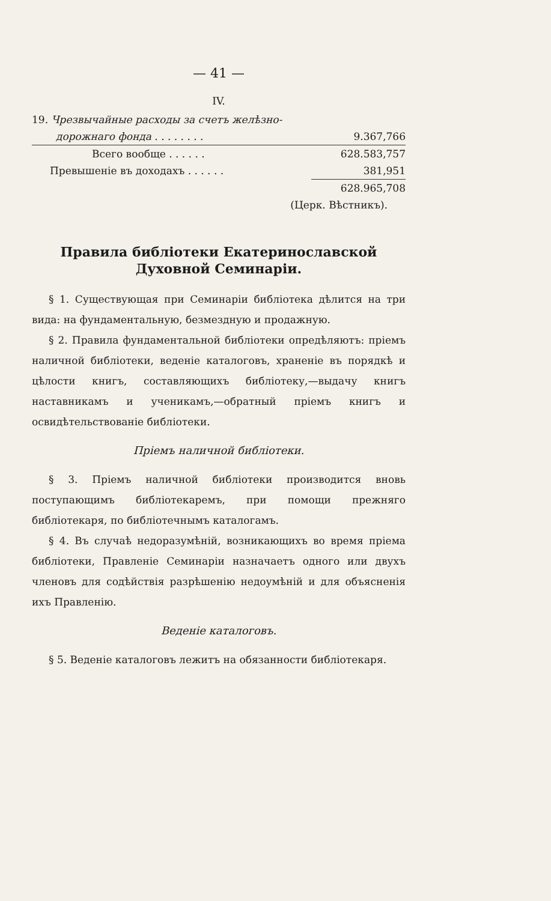— 41 —
IV.
| 19. Чрезвычайные расходы за счетъ желѣзно- | |
| дорожнаго фонда . . . . . . . . | 9.367,766 |
| Всего вообще . . . . . . | 628.583,757 |
| Превышеніе въ доходахъ . . . . . . | 381,951 |
| | 628.965,708 |
| (Церк. Вѣстникъ). | |
Правила библіотеки Екатеринославской Духовной Семинаріи.
§ 1. Существующая при Семинаріи библіотека дѣлится на три вида: на фундаментальную, безмездную и продажную.
§ 2. Правила фундаментальной библіотеки опредѣляютъ: пріемъ наличной библіотеки, веденіе каталоговъ, храненіе въ порядкѣ и цѣлости книгъ, составляющихъ библіотеку,—выдачу книгъ наставникамъ и ученикамъ,—обратный пріемъ книгъ и освидѣтельствованіе библіотеки.
Пріемъ наличной библіотеки.
§ 3. Пріемъ наличной библіотеки производится вновь поступающимъ библіотекаремъ, при помощи прежняго библіотекаря, по библіотечнымъ каталогамъ.
§ 4. Въ случаѣ недоразумѣній, возникающихъ во время пріема библіотеки, Правленіе Семинаріи назначаетъ одного или двухъ членовъ для содѣйствія разрѣшенію недоумѣній и для объясненія ихъ Правленію.
Веденіе каталоговъ.
§ 5. Веденіе каталоговъ лежитъ на обязанности библіотекаря.